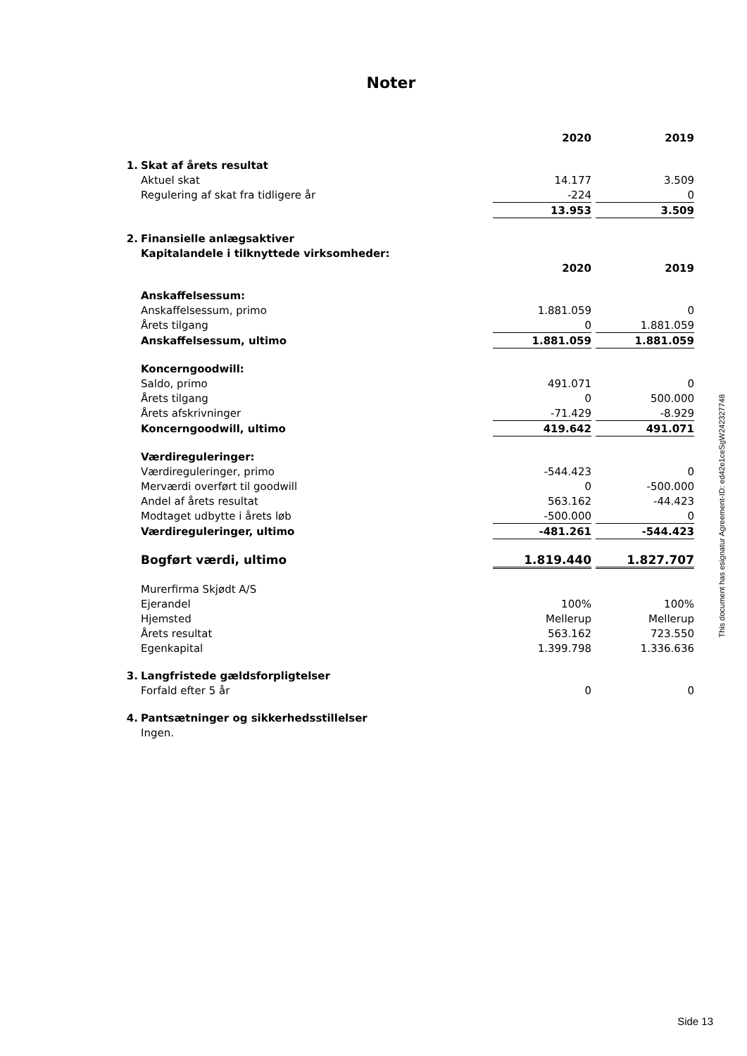Noter
| | | 2020 | | 2019 |
| 1. | Skat af årets resultat | | | |
| | Aktuel skat | 14.177 | | 3.509 |
| | Regulering af skat fra tidligere år | -224 | | 0 |
| | | 13.953 | | 3.509 |
| 2. | Finansielle anlægsaktiver | | | |
| | Kapitalandele i tilknyttede virksomheder: | | | |
| | | 2020 | | 2019 |
| | Anskaffelsessum: | | | |
| | Anskaffelsessum, primo | 1.881.059 | | 0 |
| | Årets tilgang | 0 | | 1.881.059 |
| | Anskaffelsessum, ultimo | 1.881.059 | | 1.881.059 |
| | Koncerngoodwill: | | | |
| | Saldo, primo | 491.071 | | 0 |
| | Årets tilgang | 0 | | 500.000 |
| | Årets afskrivninger | -71.429 | | -8.929 |
| | Koncerngoodwill, ultimo | 419.642 | | 491.071 |
| | Værdireguleringer: | | | |
| | Værdireguleringer, primo | -544.423 | | 0 |
| | Merværdi overført til goodwill | 0 | | -500.000 |
| | Andel af årets resultat | 563.162 | | -44.423 |
| | Modtaget udbytte i årets løb | -500.000 | | 0 |
| | Værdireguleringer, ultimo | -481.261 | | -544.423 |
| | Bogført værdi, ultimo | 1.819.440 | | 1.827.707 |
| | Murerfirma Skjødt A/S | | | |
| | Ejerandel | 100% | | 100% |
| | Hjemsted | Mellerup | | Mellerup |
| | Årets resultat | 563.162 | | 723.550 |
| | Egenkapital | 1.399.798 | | 1.336.636 |
| 3. | Langfristede gældsforpligtelser | | | |
| | Forfald efter 5 år | 0 | | 0 |
| 4. | Pantsætninger og sikkerhedsstillelser | | | |
| | Ingen. | | | |
This document has esignatur Agreement-ID: ed42e1ceSgW242327748
Side 13